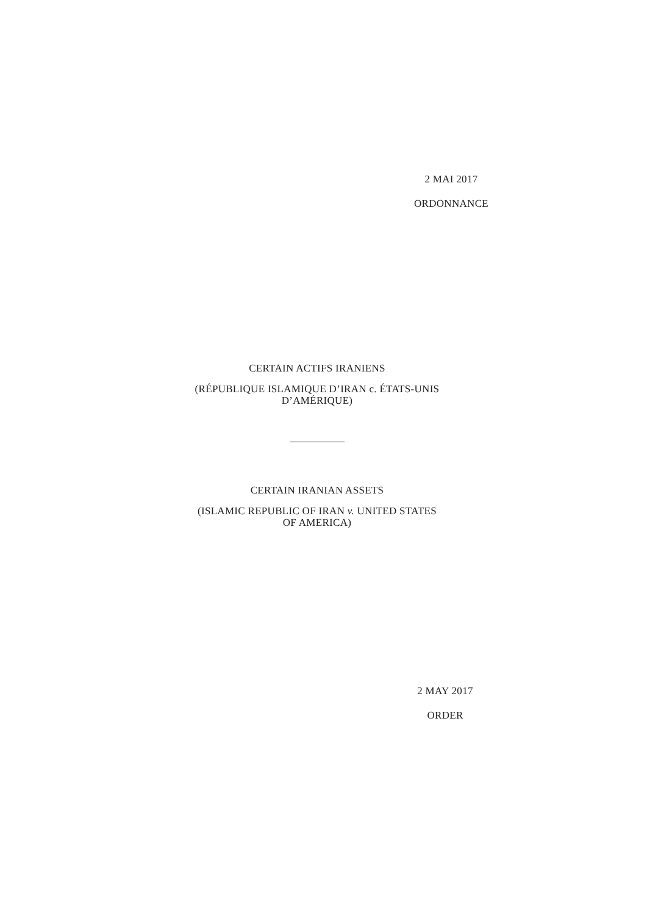2 MAI 2017
ORDONNANCE
CERTAIN ACTIFS IRANIENS
(RÉPUBLIQUE ISLAMIQUE D’IRAN c. ÉTATS-UNIS
D’AMÉRIQUE)
CERTAIN IRANIAN ASSETS
(ISLAMIC REPUBLIC OF IRAN v. UNITED STATES
OF AMERICA)
2 MAY 2017
ORDER